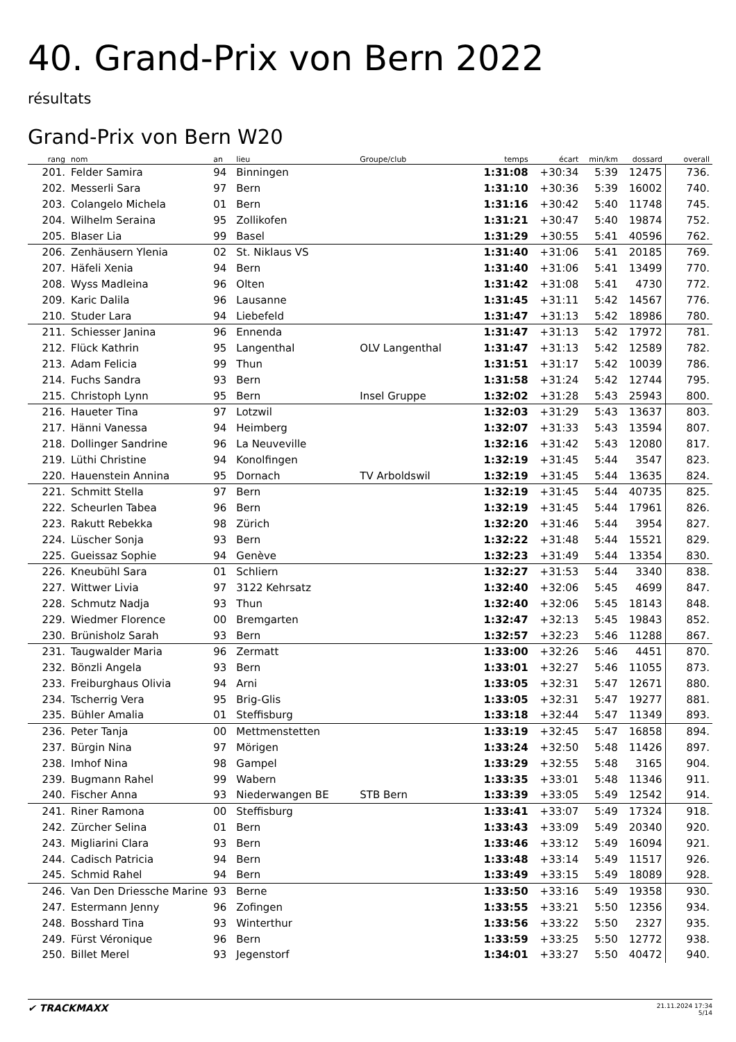40. Grand-Prix von Bern 2022
résultats
Grand-Prix von Bern W20
| rang | nom | an | lieu | Groupe/club | temps | écart | min/km | dossard | overall |
| --- | --- | --- | --- | --- | --- | --- | --- | --- | --- |
| 201. | Felder Samira | 94 | Binningen | | 1:31:08 | +30:34 | 5:39 | 12475 | 736. |
| 202. | Messerli Sara | 97 | Bern | | 1:31:10 | +30:36 | 5:39 | 16002 | 740. |
| 203. | Colangelo Michela | 01 | Bern | | 1:31:16 | +30:42 | 5:40 | 11748 | 745. |
| 204. | Wilhelm Seraina | 95 | Zollikofen | | 1:31:21 | +30:47 | 5:40 | 19874 | 752. |
| 205. | Blaser Lia | 99 | Basel | | 1:31:29 | +30:55 | 5:41 | 40596 | 762. |
| 206. | Zenhäusern Ylenia | 02 | St. Niklaus VS | | 1:31:40 | +31:06 | 5:41 | 20185 | 769. |
| 207. | Häfeli Xenia | 94 | Bern | | 1:31:40 | +31:06 | 5:41 | 13499 | 770. |
| 208. | Wyss Madleina | 96 | Olten | | 1:31:42 | +31:08 | 5:41 | 4730 | 772. |
| 209. | Karic Dalila | 96 | Lausanne | | 1:31:45 | +31:11 | 5:42 | 14567 | 776. |
| 210. | Studer Lara | 94 | Liebefeld | | 1:31:47 | +31:13 | 5:42 | 18986 | 780. |
| 211. | Schiesser Janina | 96 | Ennenda | | 1:31:47 | +31:13 | 5:42 | 17972 | 781. |
| 212. | Flück Kathrin | 95 | Langenthal | OLV Langenthal | 1:31:47 | +31:13 | 5:42 | 12589 | 782. |
| 213. | Adam Felicia | 99 | Thun | | 1:31:51 | +31:17 | 5:42 | 10039 | 786. |
| 214. | Fuchs Sandra | 93 | Bern | | 1:31:58 | +31:24 | 5:42 | 12744 | 795. |
| 215. | Christoph Lynn | 95 | Bern | Insel Gruppe | 1:32:02 | +31:28 | 5:43 | 25943 | 800. |
| 216. | Haueter Tina | 97 | Lotzwil | | 1:32:03 | +31:29 | 5:43 | 13637 | 803. |
| 217. | Hänni Vanessa | 94 | Heimberg | | 1:32:07 | +31:33 | 5:43 | 13594 | 807. |
| 218. | Dollinger Sandrine | 96 | La Neuveville | | 1:32:16 | +31:42 | 5:43 | 12080 | 817. |
| 219. | Lüthi Christine | 94 | Konolfingen | | 1:32:19 | +31:45 | 5:44 | 3547 | 823. |
| 220. | Hauenstein Annina | 95 | Dornach | TV Arboldswil | 1:32:19 | +31:45 | 5:44 | 13635 | 824. |
| 221. | Schmitt Stella | 97 | Bern | | 1:32:19 | +31:45 | 5:44 | 40735 | 825. |
| 222. | Scheurlen Tabea | 96 | Bern | | 1:32:19 | +31:45 | 5:44 | 17961 | 826. |
| 223. | Rakutt Rebekka | 98 | Zürich | | 1:32:20 | +31:46 | 5:44 | 3954 | 827. |
| 224. | Lüscher Sonja | 93 | Bern | | 1:32:22 | +31:48 | 5:44 | 15521 | 829. |
| 225. | Gueissaz Sophie | 94 | Genève | | 1:32:23 | +31:49 | 5:44 | 13354 | 830. |
| 226. | Kneubühl Sara | 01 | Schliern | | 1:32:27 | +31:53 | 5:44 | 3340 | 838. |
| 227. | Wittwer Livia | 97 | 3122 Kehrsatz | | 1:32:40 | +32:06 | 5:45 | 4699 | 847. |
| 228. | Schmutz Nadja | 93 | Thun | | 1:32:40 | +32:06 | 5:45 | 18143 | 848. |
| 229. | Wiedmer Florence | 00 | Bremgarten | | 1:32:47 | +32:13 | 5:45 | 19843 | 852. |
| 230. | Brünisholz Sarah | 93 | Bern | | 1:32:57 | +32:23 | 5:46 | 11288 | 867. |
| 231. | Taugwalder Maria | 96 | Zermatt | | 1:33:00 | +32:26 | 5:46 | 4451 | 870. |
| 232. | Bönzli Angela | 93 | Bern | | 1:33:01 | +32:27 | 5:46 | 11055 | 873. |
| 233. | Freiburghaus Olivia | 94 | Arni | | 1:33:05 | +32:31 | 5:47 | 12671 | 880. |
| 234. | Tscherrig Vera | 95 | Brig-Glis | | 1:33:05 | +32:31 | 5:47 | 19277 | 881. |
| 235. | Bühler Amalia | 01 | Steffisburg | | 1:33:18 | +32:44 | 5:47 | 11349 | 893. |
| 236. | Peter Tanja | 00 | Mettmenstetten | | 1:33:19 | +32:45 | 5:47 | 16858 | 894. |
| 237. | Bürgin Nina | 97 | Mörigen | | 1:33:24 | +32:50 | 5:48 | 11426 | 897. |
| 238. | Imhof Nina | 98 | Gampel | | 1:33:29 | +32:55 | 5:48 | 3165 | 904. |
| 239. | Bugmann Rahel | 99 | Wabern | | 1:33:35 | +33:01 | 5:48 | 11346 | 911. |
| 240. | Fischer Anna | 93 | Niederwangen BE | STB Bern | 1:33:39 | +33:05 | 5:49 | 12542 | 914. |
| 241. | Riner Ramona | 00 | Steffisburg | | 1:33:41 | +33:07 | 5:49 | 17324 | 918. |
| 242. | Zürcher Selina | 01 | Bern | | 1:33:43 | +33:09 | 5:49 | 20340 | 920. |
| 243. | Migliarini Clara | 93 | Bern | | 1:33:46 | +33:12 | 5:49 | 16094 | 921. |
| 244. | Cadisch Patricia | 94 | Bern | | 1:33:48 | +33:14 | 5:49 | 11517 | 926. |
| 245. | Schmid Rahel | 94 | Bern | | 1:33:49 | +33:15 | 5:49 | 18089 | 928. |
| 246. | Van Den Driessche Marine | 93 | Berne | | 1:33:50 | +33:16 | 5:49 | 19358 | 930. |
| 247. | Estermann Jenny | 96 | Zofingen | | 1:33:55 | +33:21 | 5:50 | 12356 | 934. |
| 248. | Bosshard Tina | 93 | Winterthur | | 1:33:56 | +33:22 | 5:50 | 2327 | 935. |
| 249. | Fürst Véronique | 96 | Bern | | 1:33:59 | +33:25 | 5:50 | 12772 | 938. |
| 250. | Billet Merel | 93 | Jegenstorf | | 1:34:01 | +33:27 | 5:50 | 40472 | 940. |
✔ TRACKMAXX
21.11.2024 17:34
5/14